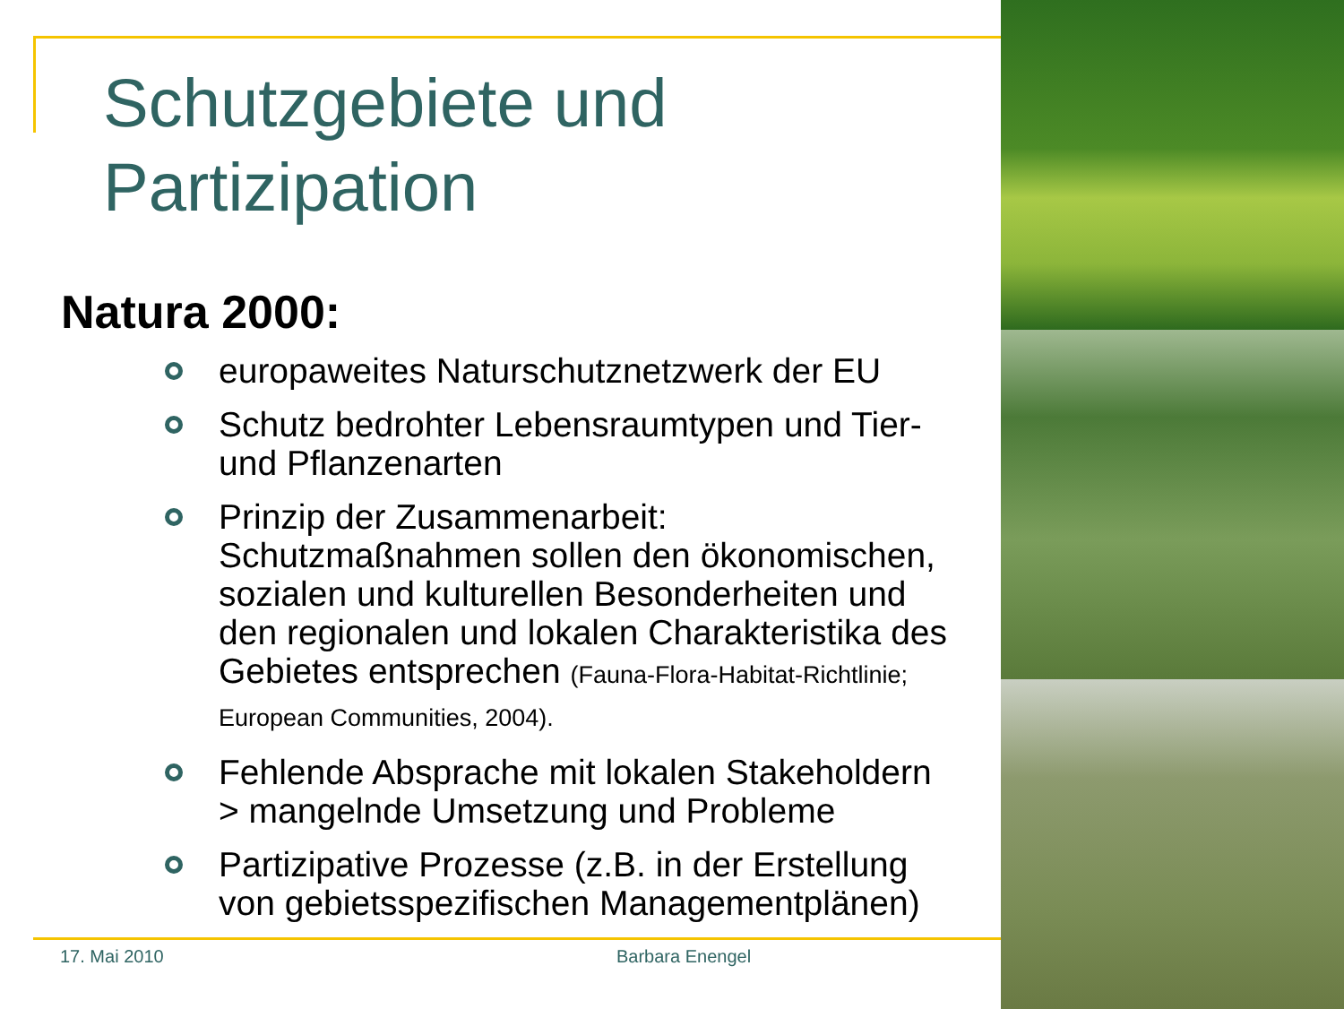Schutzgebiete und
Partizipation
Natura 2000:
europaweites Naturschutznetzwerk der EU
Schutz bedrohter Lebensraumtypen und Tier- und Pflanzenarten
Prinzip der Zusammenarbeit: Schutzmaßnahmen sollen den ökonomischen, sozialen und kulturellen Besonderheiten und den regionalen und lokalen Charakteristika des Gebietes entsprechen (Fauna-Flora-Habitat-Richtlinie; European Communities, 2004).
Fehlende Absprache mit lokalen Stakeholdern > mangelnde Umsetzung und Probleme
Partizipative Prozesse (z.B. in der Erstellung von gebietsspezifischen Managementplänen)
17. Mai 2010 Barbara Enengel